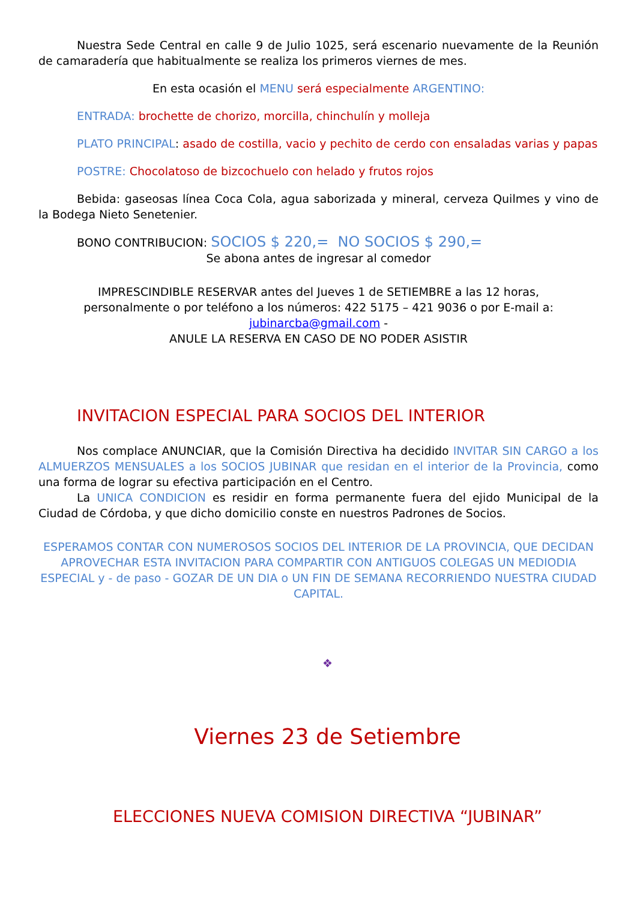Nuestra Sede Central en calle 9 de Julio 1025, será escenario nuevamente de la Reunión de camaradería que habitualmente se realiza los primeros viernes de mes.
En esta ocasión el MENU será especialmente ARGENTINO:
ENTRADA: brochette de chorizo, morcilla, chinchulín y molleja
PLATO PRINCIPAL: asado de costilla, vacio y pechito de cerdo con ensaladas varias y papas
POSTRE: Chocolatoso de bizcochuelo con helado y frutos rojos
Bebida: gaseosas línea Coca Cola, agua saborizada y mineral, cerveza Quilmes y vino de la Bodega Nieto Senetenier.
BONO CONTRIBUCION: SOCIOS $ 220,= NO SOCIOS $ 290,=
Se abona antes de ingresar al comedor
IMPRESCINDIBLE RESERVAR antes del Jueves 1 de SETIEMBRE a las 12 horas,
personalmente o por teléfono a los números: 422 5175 – 421 9036 o por E-mail a:
jubinarcba@gmail.com -
ANULE LA RESERVA EN CASO DE NO PODER ASISTIR
INVITACION ESPECIAL PARA SOCIOS DEL INTERIOR
Nos complace ANUNCIAR, que la Comisión Directiva ha decidido INVITAR SIN CARGO a los ALMUERZOS MENSUALES a los SOCIOS JUBINAR que residan en el interior de la Provincia, como una forma de lograr su efectiva participación en el Centro.
La UNICA CONDICION es residir en forma permanente fuera del ejido Municipal de la Ciudad de Córdoba, y que dicho domicilio conste en nuestros Padrones de Socios.
ESPERAMOS CONTAR CON NUMEROSOS SOCIOS DEL INTERIOR DE LA PROVINCIA, QUE DECIDAN APROVECHAR ESTA INVITACION PARA COMPARTIR CON ANTIGUOS COLEGAS UN MEDIODIA ESPECIAL y - de paso - GOZAR DE UN DIA o UN FIN DE SEMANA RECORRIENDO NUESTRA CIUDAD CAPITAL.
❖
Viernes 23 de Setiembre
ELECCIONES NUEVA COMISION DIRECTIVA “JUBINAR”